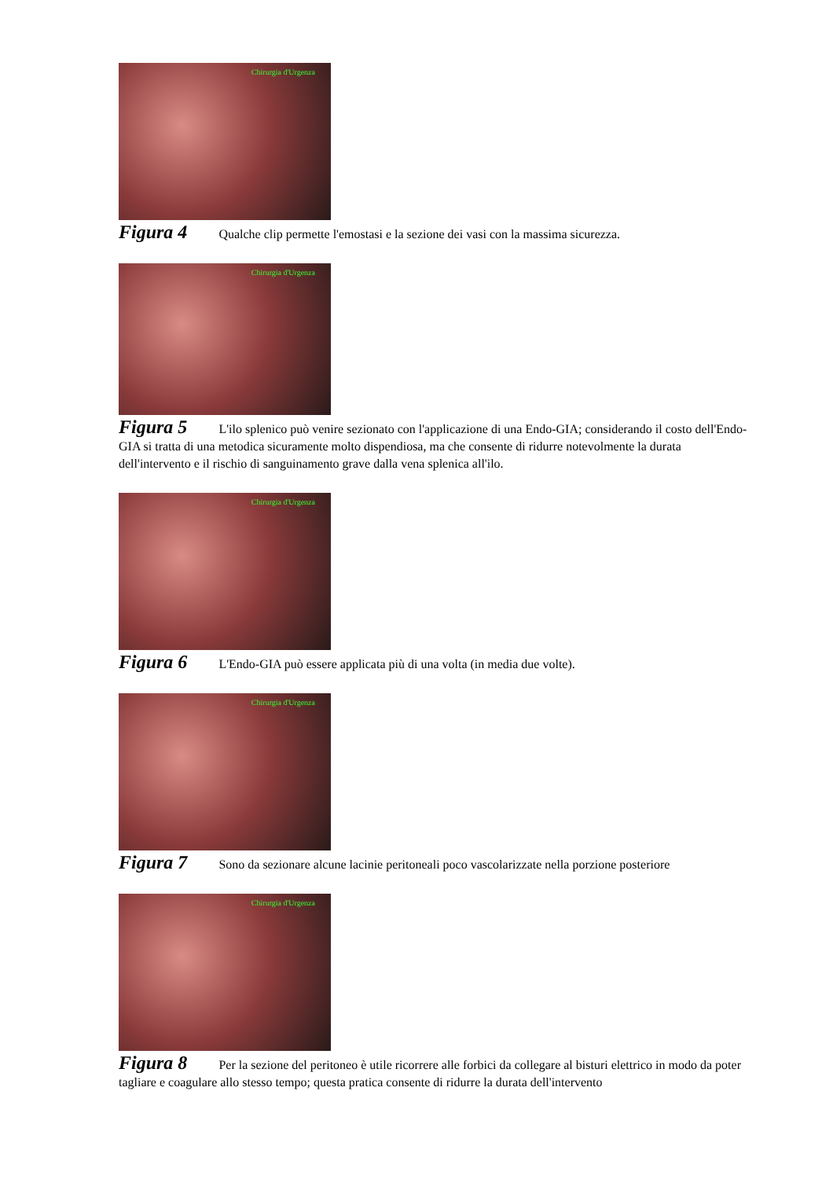Chirurgia d'Urgenza
Figura 4 Qualche clip permette l'emostasi e la sezione dei vasi con la massima sicurezza.
Chirurgia d'Urgenza
Figura 5 L'ilo splenico può venire sezionato con l'applicazione di una Endo-GIA; considerando il costo dell'Endo-GIA si tratta di una metodica sicuramente molto dispendiosa, ma che consente di ridurre notevolmente la durata dell'intervento e il rischio di sanguinamento grave dalla vena splenica all'ilo.
Chirurgia d'Urgenza
Figura 6 L'Endo-GIA può essere applicata più di una volta (in media due volte).
Chirurgia d'Urgenza
Figura 7 Sono da sezionare alcune lacinie peritoneali poco vascolarizzate nella porzione posteriore
Chirurgia d'Urgenza
Figura 8 Per la sezione del peritoneo è utile ricorrere alle forbici da collegare al bisturi elettrico in modo da poter tagliare e coagulare allo stesso tempo; questa pratica consente di ridurre la durata dell'intervento